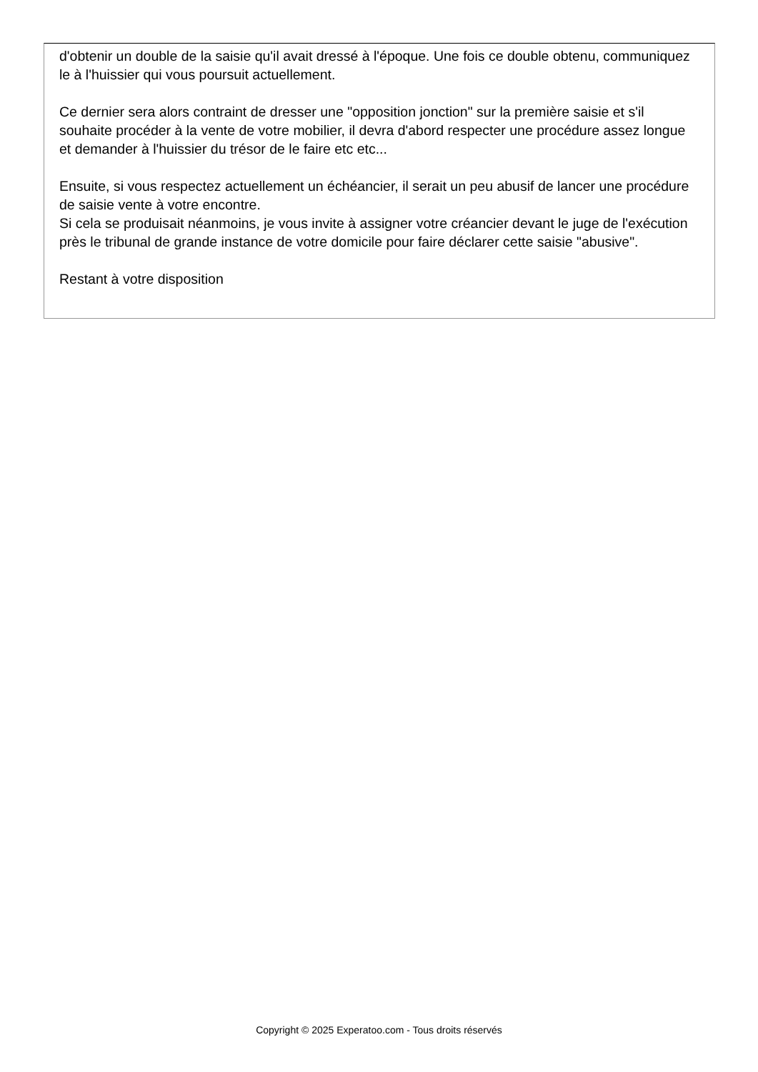d'obtenir un double de la saisie qu'il avait dressé à l'époque. Une fois ce double obtenu, communiquez le à l'huissier qui vous poursuit actuellement.
Ce dernier sera alors contraint de dresser une "opposition jonction" sur la première saisie et s'il souhaite procéder à la vente de votre mobilier, il devra d'abord respecter une procédure assez longue et demander à l'huissier du trésor de le faire etc etc...
Ensuite, si vous respectez actuellement un échéancier, il serait un peu abusif de lancer une procédure de saisie vente à votre encontre.
Si cela se produisait néanmoins, je vous invite à assigner votre créancier devant le juge de l'exécution près le tribunal de grande instance de votre domicile pour faire déclarer cette saisie "abusive".
Restant à votre disposition
Copyright © 2025 Experatoo.com - Tous droits réservés